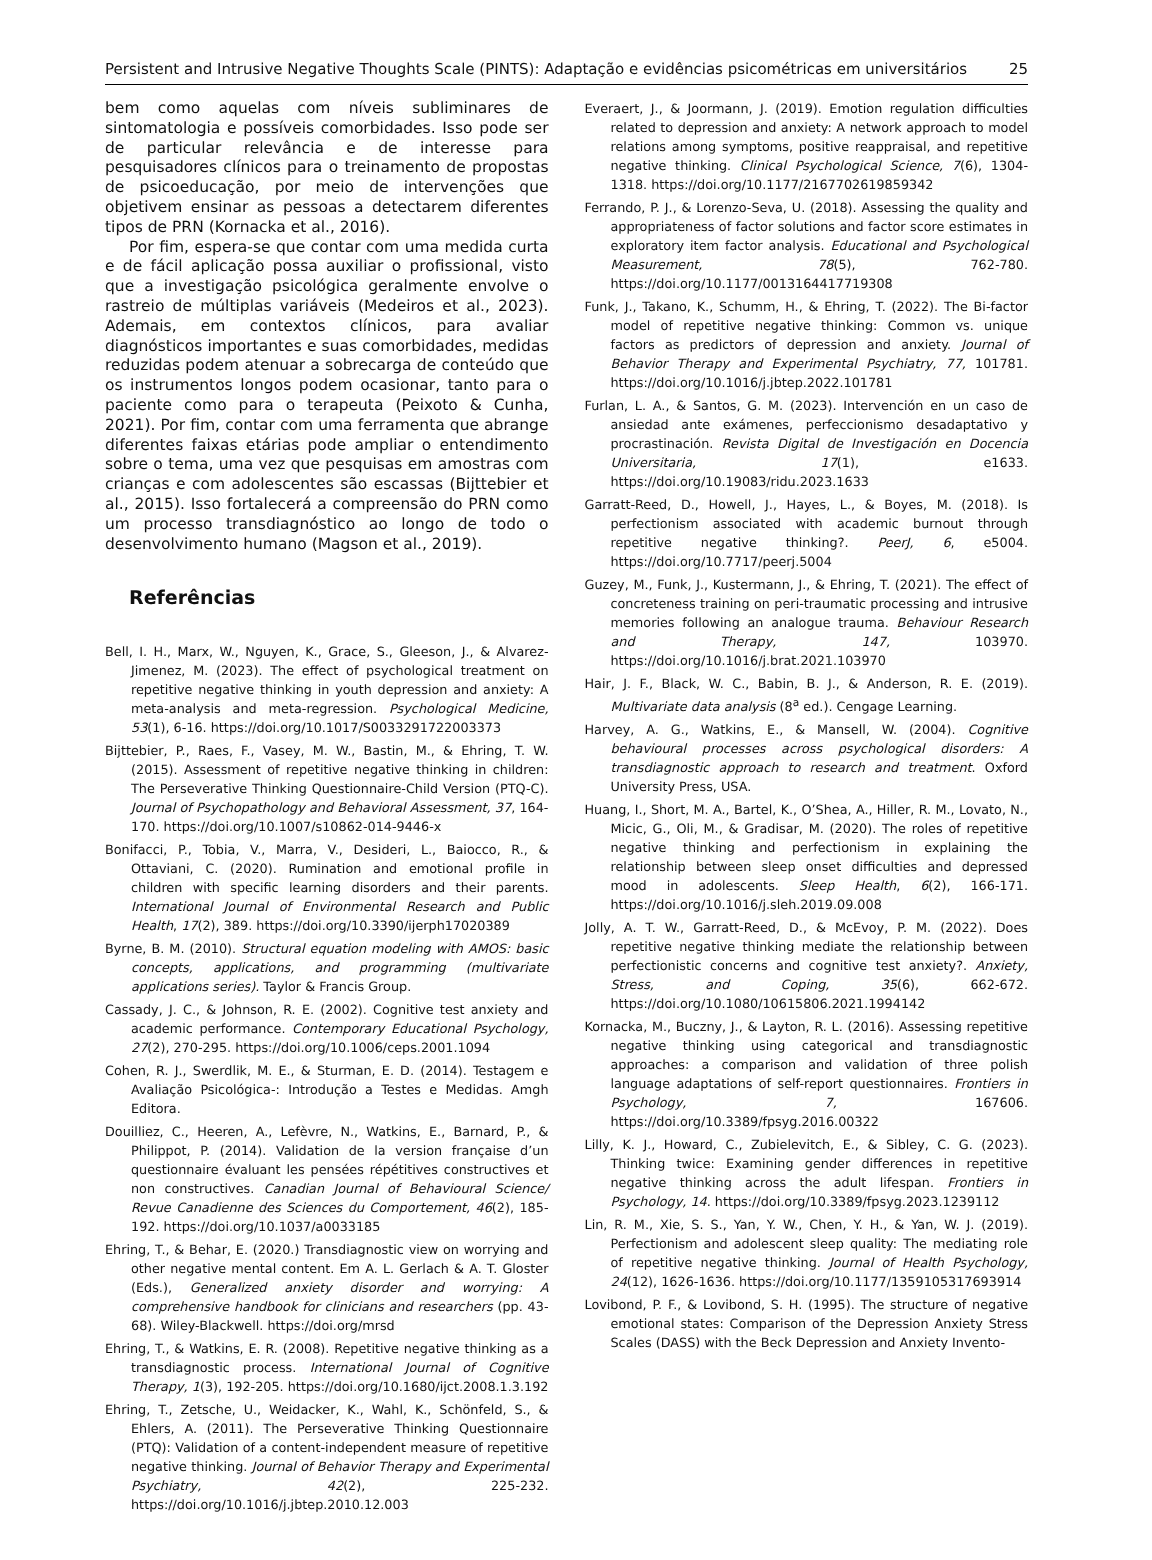Persistent and Intrusive Negative Thoughts Scale (PINTS): Adaptação e evidências psicométricas em universitários 25
bem como aquelas com níveis subliminares de sintomatologia e possíveis comorbidades. Isso pode ser de particular relevância e de interesse para pesquisadores clínicos para o treinamento de propostas de psicoeducação, por meio de intervenções que objetivem ensinar as pessoas a detectarem diferentes tipos de PRN (Kornacka et al., 2016).
Por fim, espera-se que contar com uma medida curta e de fácil aplicação possa auxiliar o profissional, visto que a investigação psicológica geralmente envolve o rastreio de múltiplas variáveis (Medeiros et al., 2023). Ademais, em contextos clínicos, para avaliar diagnósticos importantes e suas comorbidades, medidas reduzidas podem atenuar a sobrecarga de conteúdo que os instrumentos longos podem ocasionar, tanto para o paciente como para o terapeuta (Peixoto & Cunha, 2021). Por fim, contar com uma ferramenta que abrange diferentes faixas etárias pode ampliar o entendimento sobre o tema, uma vez que pesquisas em amostras com crianças e com adolescentes são escassas (Bijttebier et al., 2015). Isso fortalecerá a compreensão do PRN como um processo transdiagnóstico ao longo de todo o desenvolvimento humano (Magson et al., 2019).
Referências
Bell, I. H., Marx, W., Nguyen, K., Grace, S., Gleeson, J., & Alvarez-Jimenez, M. (2023). The effect of psychological treatment on repetitive negative thinking in youth depression and anxiety: A meta-analysis and meta-regression. Psychological Medicine, 53(1), 6-16. https://doi.org/10.1017/S0033291722003373
Bijttebier, P., Raes, F., Vasey, M. W., Bastin, M., & Ehring, T. W. (2015). Assessment of repetitive negative thinking in children: The Perseverative Thinking Questionnaire-Child Version (PTQ-C). Journal of Psychopathology and Behavioral Assessment, 37, 164-170. https://doi.org/10.1007/s10862-014-9446-x
Bonifacci, P., Tobia, V., Marra, V., Desideri, L., Baiocco, R., & Ottaviani, C. (2020). Rumination and emotional profile in children with specific learning disorders and their parents. International Journal of Environmental Research and Public Health, 17(2), 389. https://doi.org/10.3390/ijerph17020389
Byrne, B. M. (2010). Structural equation modeling with AMOS: basic concepts, applications, and programming (multivariate applications series). Taylor & Francis Group.
Cassady, J. C., & Johnson, R. E. (2002). Cognitive test anxiety and academic performance. Contemporary Educational Psychology, 27(2), 270-295. https://doi.org/10.1006/ceps.2001.1094
Cohen, R. J., Swerdlik, M. E., & Sturman, E. D. (2014). Testagem e Avaliação Psicológica-: Introdução a Testes e Medidas. Amgh Editora.
Douilliez, C., Heeren, A., Lefèvre, N., Watkins, E., Barnard, P., & Philippot, P. (2014). Validation de la version française d’un questionnaire évaluant les pensées répétitives constructives et non constructives. Canadian Journal of Behavioural Science/ Revue Canadienne des Sciences du Comportement, 46(2), 185-192. https://doi.org/10.1037/a0033185
Ehring, T., & Behar, E. (2020.) Transdiagnostic view on worrying and other negative mental content. Em A. L. Gerlach & A. T. Gloster (Eds.), Generalized anxiety disorder and worrying: A comprehensive handbook for clinicians and researchers (pp. 43-68). Wiley-Blackwell. https://doi.org/mrsd
Ehring, T., & Watkins, E. R. (2008). Repetitive negative thinking as a transdiagnostic process. International Journal of Cognitive Therapy, 1(3), 192-205. https://doi.org/10.1680/ijct.2008.1.3.192
Ehring, T., Zetsche, U., Weidacker, K., Wahl, K., Schönfeld, S., & Ehlers, A. (2011). The Perseverative Thinking Questionnaire (PTQ): Validation of a content-independent measure of repetitive negative thinking. Journal of Behavior Therapy and Experimental Psychiatry, 42(2), 225-232. https://doi.org/10.1016/j.jbtep.2010.12.003
Everaert, J., & Joormann, J. (2019). Emotion regulation difficulties related to depression and anxiety: A network approach to model relations among symptoms, positive reappraisal, and repetitive negative thinking. Clinical Psychological Science, 7(6), 1304-1318. https://doi.org/10.1177/2167702619859342
Ferrando, P. J., & Lorenzo-Seva, U. (2018). Assessing the quality and appropriateness of factor solutions and factor score estimates in exploratory item factor analysis. Educational and Psychological Measurement, 78(5), 762-780. https://doi.org/10.1177/0013164417719308
Funk, J., Takano, K., Schumm, H., & Ehring, T. (2022). The Bi-factor model of repetitive negative thinking: Common vs. unique factors as predictors of depression and anxiety. Journal of Behavior Therapy and Experimental Psychiatry, 77, 101781. https://doi.org/10.1016/j.jbtep.2022.101781
Furlan, L. A., & Santos, G. M. (2023). Intervención en un caso de ansiedad ante exámenes, perfeccionismo desadaptativo y procrastinación. Revista Digital de Investigación en Docencia Universitaria, 17(1), e1633. https://doi.org/10.19083/ridu.2023.1633
Garratt-Reed, D., Howell, J., Hayes, L., & Boyes, M. (2018). Is perfectionism associated with academic burnout through repetitive negative thinking?. PeerJ, 6, e5004. https://doi.org/10.7717/peerj.5004
Guzey, M., Funk, J., Kustermann, J., & Ehring, T. (2021). The effect of concreteness training on peri-traumatic processing and intrusive memories following an analogue trauma. Behaviour Research and Therapy, 147, 103970. https://doi.org/10.1016/j.brat.2021.103970
Hair, J. F., Black, W. C., Babin, B. J., & Anderson, R. E. (2019). Multivariate data analysis (8<sup>a</sup> ed.). Cengage Learning.
Harvey, A. G., Watkins, E., & Mansell, W. (2004). Cognitive behavioural processes across psychological disorders: A transdiagnostic approach to research and treatment. Oxford University Press, USA.
Huang, I., Short, M. A., Bartel, K., O’Shea, A., Hiller, R. M., Lovato, N., Micic, G., Oli, M., & Gradisar, M. (2020). The roles of repetitive negative thinking and perfectionism in explaining the relationship between sleep onset difficulties and depressed mood in adolescents. Sleep Health, 6(2), 166-171. https://doi.org/10.1016/j.sleh.2019.09.008
Jolly, A. T. W., Garratt-Reed, D., & McEvoy, P. M. (2022). Does repetitive negative thinking mediate the relationship between perfectionistic concerns and cognitive test anxiety?. Anxiety, Stress, and Coping, 35(6), 662-672. https://doi.org/10.1080/10615806.2021.1994142
Kornacka, M., Buczny, J., & Layton, R. L. (2016). Assessing repetitive negative thinking using categorical and transdiagnostic approaches: a comparison and validation of three polish language adaptations of self-report questionnaires. Frontiers in Psychology, 7, 167606. https://doi.org/10.3389/fpsyg.2016.00322
Lilly, K. J., Howard, C., Zubielevitch, E., & Sibley, C. G. (2023). Thinking twice: Examining gender differences in repetitive negative thinking across the adult lifespan. Frontiers in Psychology, 14. https://doi.org/10.3389/fpsyg.2023.1239112
Lin, R. M., Xie, S. S., Yan, Y. W., Chen, Y. H., & Yan, W. J. (2019). Perfectionism and adolescent sleep quality: The mediating role of repetitive negative thinking. Journal of Health Psychology, 24(12), 1626-1636. https://doi.org/10.1177/1359105317693914
Lovibond, P. F., & Lovibond, S. H. (1995). The structure of negative emotional states: Comparison of the Depression Anxiety Stress Scales (DASS) with the Beck Depression and Anxiety Invento-